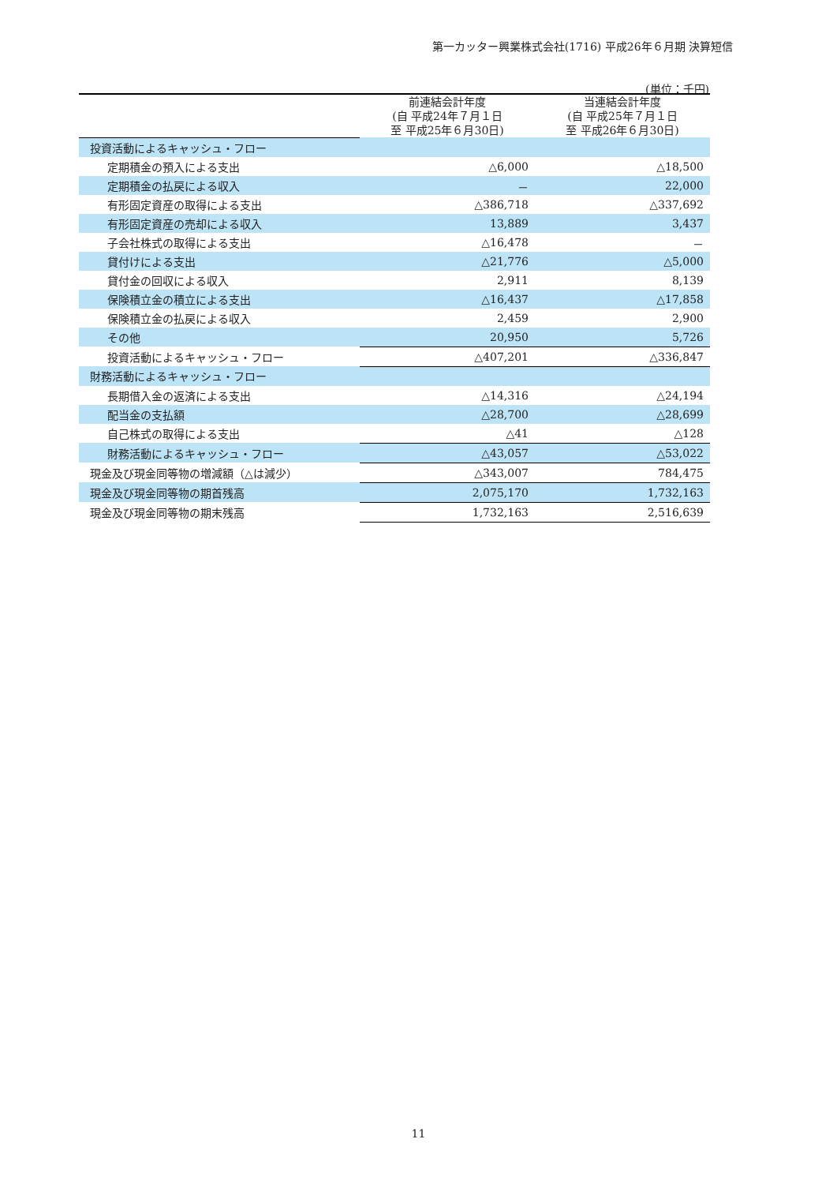第一カッター興業株式会社(1716) 平成26年６月期 決算短信
(単位：千円)
| | 前連結会計年度 (自 平成24年７月１日 至 平成25年６月30日) | 当連結会計年度 (自 平成25年７月１日 至 平成26年６月30日) |
| --- | --- | --- |
| 投資活動によるキャッシュ・フロー | | |
| 定期積金の預入による支出 | △6,000 | △18,500 |
| 定期積金の払戻による収入 | － | 22,000 |
| 有形固定資産の取得による支出 | △386,718 | △337,692 |
| 有形固定資産の売却による収入 | 13,889 | 3,437 |
| 子会社株式の取得による支出 | △16,478 | － |
| 貸付けによる支出 | △21,776 | △5,000 |
| 貸付金の回収による収入 | 2,911 | 8,139 |
| 保険積立金の積立による支出 | △16,437 | △17,858 |
| 保険積立金の払戻による収入 | 2,459 | 2,900 |
| その他 | 20,950 | 5,726 |
| 投資活動によるキャッシュ・フロー | △407,201 | △336,847 |
| 財務活動によるキャッシュ・フロー | | |
| 長期借入金の返済による支出 | △14,316 | △24,194 |
| 配当金の支払額 | △28,700 | △28,699 |
| 自己株式の取得による支出 | △41 | △128 |
| 財務活動によるキャッシュ・フロー | △43,057 | △53,022 |
| 現金及び現金同等物の増減額（△は減少） | △343,007 | 784,475 |
| 現金及び現金同等物の期首残高 | 2,075,170 | 1,732,163 |
| 現金及び現金同等物の期末残高 | 1,732,163 | 2,516,639 |
11